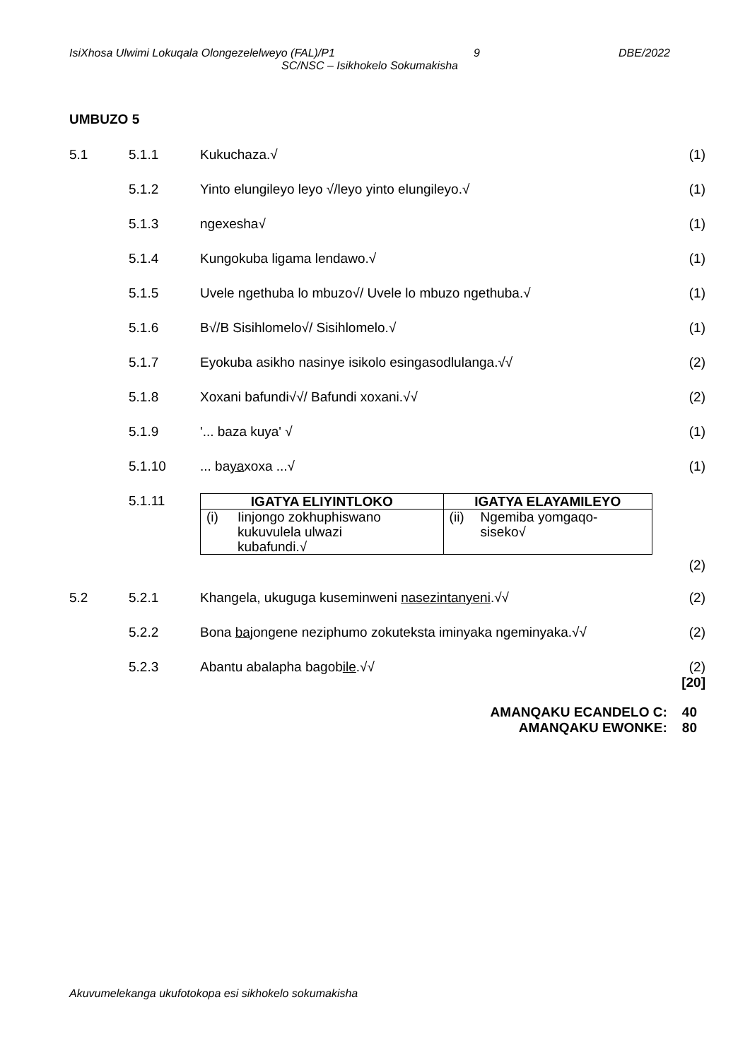IsiXhosa Ulwimi Lokuqala Olongezelelweyo (FAL)/P1 9 DBE/2022
SC/NSC – Isikhokelo Sokumakisha
UMBUZO 5
5.1 5.1.1 Kukuchaza.√ (1)
5.1.2 Yinto elungileyo leyo √/leyo yinto elungileyo.√ (1)
5.1.3 ngexesha√ (1)
5.1.4 Kungokuba ligama lendawo.√ (1)
5.1.5 Uvele ngethuba lo mbuzo√/ Uvele lo mbuzo ngethuba.√ (1)
5.1.6 B√/B Sisihlomelo√/ Sisihlomelo.√ (1)
5.1.7 Eyokuba asikho nasinye isikolo esingasodlulanga.√√ (2)
5.1.8 Xoxani bafundi√√/ Bafundi xoxani.√√ (2)
5.1.9 '... baza kuya' √ (1)
5.1.10 ... bayaxoxa ...√ (1)
5.1.11
| IGATYA ELIYINTLOKO | IGATYA ELAYAMILEYO |
| --- | --- |
| (i) Iinjongo zokhuphiswano kukuvulela ulwazi kubafundi.√ | (ii) Ngemiba yomgaqo- siseko√ |
(2)
5.2 5.2.1 Khangela, ukuguga kuseminweni nasezintanyeni.√√ (2)
5.2.2 Bona bajongene neziphumo zokuteksta iminyaka ngeminyaka.√√
(2)
5.2.3 Abantu abalapha bagobile.√√ (2)
[20]
AMANQAKU ECANDELO C: 40
AMANQAKU EWONKE: 80
Akuvumelekanga ukufotokopa esi sikhokelo sokumakisha